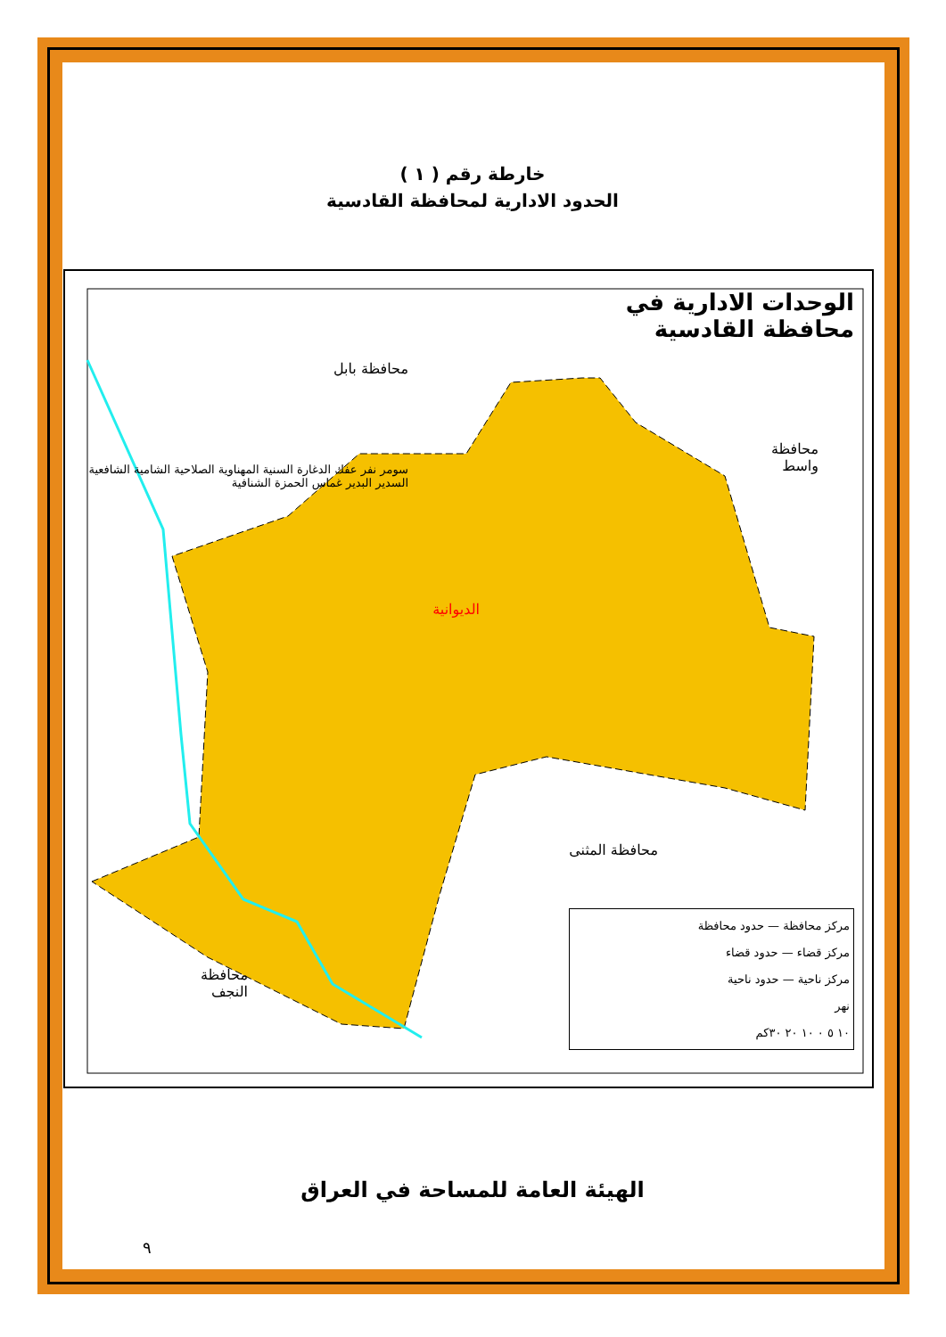خارطة رقم ( ١ )
الحدود الادارية لمحافظة القادسية
الوحدات الادارية في
محافظة القادسية
محافظة بابل
محافظة
واسط
محافظة المثنى
محافظة
النجف
الديوانية
سومر نفر عفك الدغارة السنية المهناوية الصلاحية الشامية الشافعية السدير البدير غماس الحمزة الشنافية
مركز محافظة — حدود محافظة
مركز قضاء — حدود قضاء
مركز ناحية — حدود ناحية
نهر
١٠ ٥ ٠ ١٠ ٢٠ ٣٠كم
الهيئة العامة للمساحة في العراق
٩